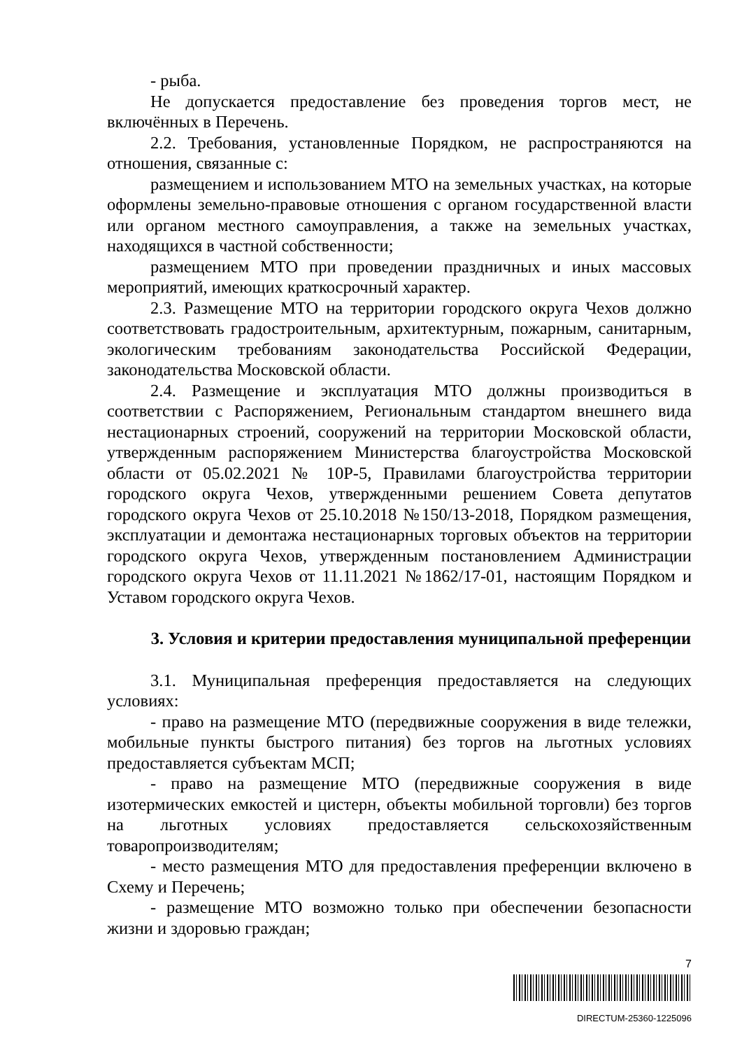- рыба.
Не допускается предоставление без проведения торгов мест, не включённых в Перечень.
2.2. Требования, установленные Порядком, не распространяются на отношения, связанные с:
размещением и использованием МТО на земельных участках, на которые оформлены земельно-правовые отношения с органом государственной власти или органом местного самоуправления, а также на земельных участках, находящихся в частной собственности;
размещением МТО при проведении праздничных и иных массовых мероприятий, имеющих краткосрочный характер.
2.3. Размещение МТО на территории городского округа Чехов должно соответствовать градостроительным, архитектурным, пожарным, санитарным, экологическим требованиям законодательства Российской Федерации, законодательства Московской области.
2.4. Размещение и эксплуатация МТО должны производиться в соответствии с Распоряжением, Региональным стандартом внешнего вида нестационарных строений, сооружений на территории Московской области, утвержденным распоряжением Министерства благоустройства Московской области от 05.02.2021 № 10Р-5, Правилами благоустройства территории городского округа Чехов, утвержденными решением Совета депутатов городского округа Чехов от 25.10.2018 №150/13-2018, Порядком размещения, эксплуатации и демонтажа нестационарных торговых объектов на территории городского округа Чехов, утвержденным постановлением Администрации городского округа Чехов от 11.11.2021 №1862/17-01, настоящим Порядком и Уставом городского округа Чехов.
3. Условия и критерии предоставления муниципальной преференции
3.1. Муниципальная преференция предоставляется на следующих условиях:
- право на размещение МТО (передвижные сооружения в виде тележки, мобильные пункты быстрого питания) без торгов на льготных условиях предоставляется субъектам МСП;
- право на размещение МТО (передвижные сооружения в виде изотермических емкостей и цистерн, объекты мобильной торговли) без торгов на льготных условиях предоставляется сельскохозяйственным товаропроизводителям;
- место размещения МТО для предоставления преференции включено в Схему и Перечень;
- размещение МТО возможно только при обеспечении безопасности жизни и здоровью граждан;
7
DIRECTUM-25360-1225096